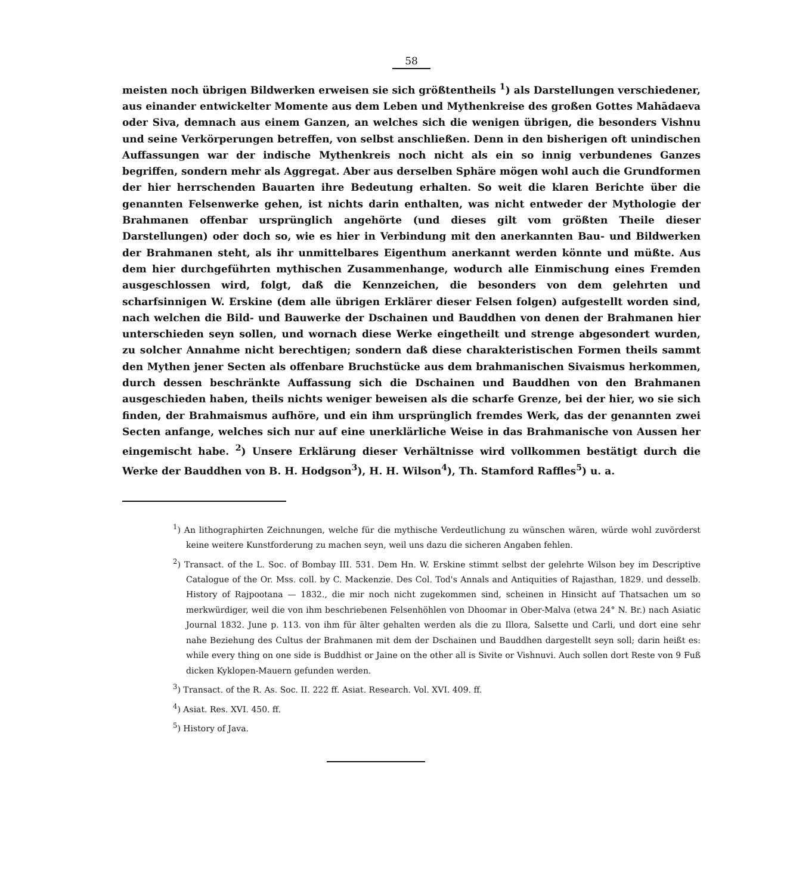58
meisten noch übrigen Bildwerken erweisen sie sich größtentheils <sup>1</sup>) als Darstellungen verschiedener, aus einander entwickelter Momente aus dem Leben und Mythenkreise des großen Gottes Mahādaeva oder Siva, demnach aus einem Ganzen, an welches sich die wenigen übrigen, die besonders Vishnu und seine Verkörperungen betreffen, von selbst anschließen. Denn in den bisherigen oft unindischen Auffassungen war der indische Mythenkreis noch nicht als ein so innig verbundenes Ganzes begriffen, sondern mehr als Aggregat. Aber aus derselben Sphäre mögen wohl auch die Grundformen der hier herrschenden Bauarten ihre Bedeutung erhalten. So weit die klaren Berichte über die genannten Felsenwerke gehen, ist nichts darin enthalten, was nicht entweder der Mythologie der Brahmanen offenbar ursprünglich angehörte (und dieses gilt vom größten Theile dieser Darstellungen) oder doch so, wie es hier in Verbindung mit den anerkannten Bau- und Bildwerken der Brahmanen steht, als ihr unmittelbares Eigenthum anerkannt werden könnte und müßte. Aus dem hier durchgeführten mythischen Zusammenhange, wodurch alle Einmischung eines Fremden ausgeschlossen wird, folgt, daß die Kennzeichen, die besonders von dem gelehrten und scharfsinnigen W. Erskine (dem alle übrigen Erklärer dieser Felsen folgen) aufgestellt worden sind, nach welchen die Bild- und Bauwerke der Dschainen und Bauddhen von denen der Brahmanen hier unterschieden seyn sollen, und wornach diese Werke eingetheilt und strenge abgesondert wurden, zu solcher Annahme nicht berechtigen; sondern daß diese charakteristischen Formen theils sammt den Mythen jener Secten als offenbare Bruchstücke aus dem brahmanischen Sivaismus herkommen, durch dessen beschränkte Auffassung sich die Dschainen und Bauddhen von den Brahmanen ausgeschieden haben, theils nichts weniger beweisen als die scharfe Grenze, bei der hier, wo sie sich finden, der Brahmaismus aufhöre, und ein ihm ursprünglich fremdes Werk, das der genannten zwei Secten anfange, welches sich nur auf eine unerklärliche Weise in das Brahmanische von Aussen her eingemischt habe. <sup>2</sup>) Unsere Erklärung dieser Verhältnisse wird vollkommen bestätigt durch die Werke der Bauddhen von B. H. Hodgson<sup>3</sup>), H. H. Wilson<sup>4</sup>), Th. Stamford Raffles<sup>5</sup>) u. a.
<sup>1</sup>) An lithographirten Zeichnungen, welche für die mythische Verdeutlichung zu wünschen wären, würde wohl zuvörderst keine weitere Kunstforderung zu machen seyn, weil uns dazu die sicheren Angaben fehlen.
<sup>2</sup>) Transact. of the L. Soc. of Bombay III. 531. Dem Hn. W. Erskine stimmt selbst der gelehrte Wilson bey im Descriptive Catalogue of the Or. Mss. coll. by C. Mackenzie. Des Col. Tod's Annals and Antiquities of Rajasthan, 1829. und desselb. History of Rajpootana — 1832., die mir noch nicht zugekommen sind, scheinen in Hinsicht auf Thatsachen um so merkwürdiger, weil die von ihm beschriebenen Felsenhöhlen von Dhoomar in Ober-Malva (etwa 24° N. Br.) nach Asiatic Journal 1832. June p. 113. von ihm für älter gehalten werden als die zu Illora, Salsette und Carli, und dort eine sehr nahe Beziehung des Cultus der Brahmanen mit dem der Dschainen und Bauddhen dargestellt seyn soll; darin heißt es: while every thing on one side is Buddhist or Jaine on the other all is Sivite or Vishnuvi. Auch sollen dort Reste von 9 Fuß dicken Kyklopen-Mauern gefunden werden.
<sup>3</sup>) Transact. of the R. As. Soc. II. 222 ff. Asiat. Research. Vol. XVI. 409. ff.
<sup>4</sup>) Asiat. Res. XVI. 450. ff.
<sup>5</sup>) History of Java.